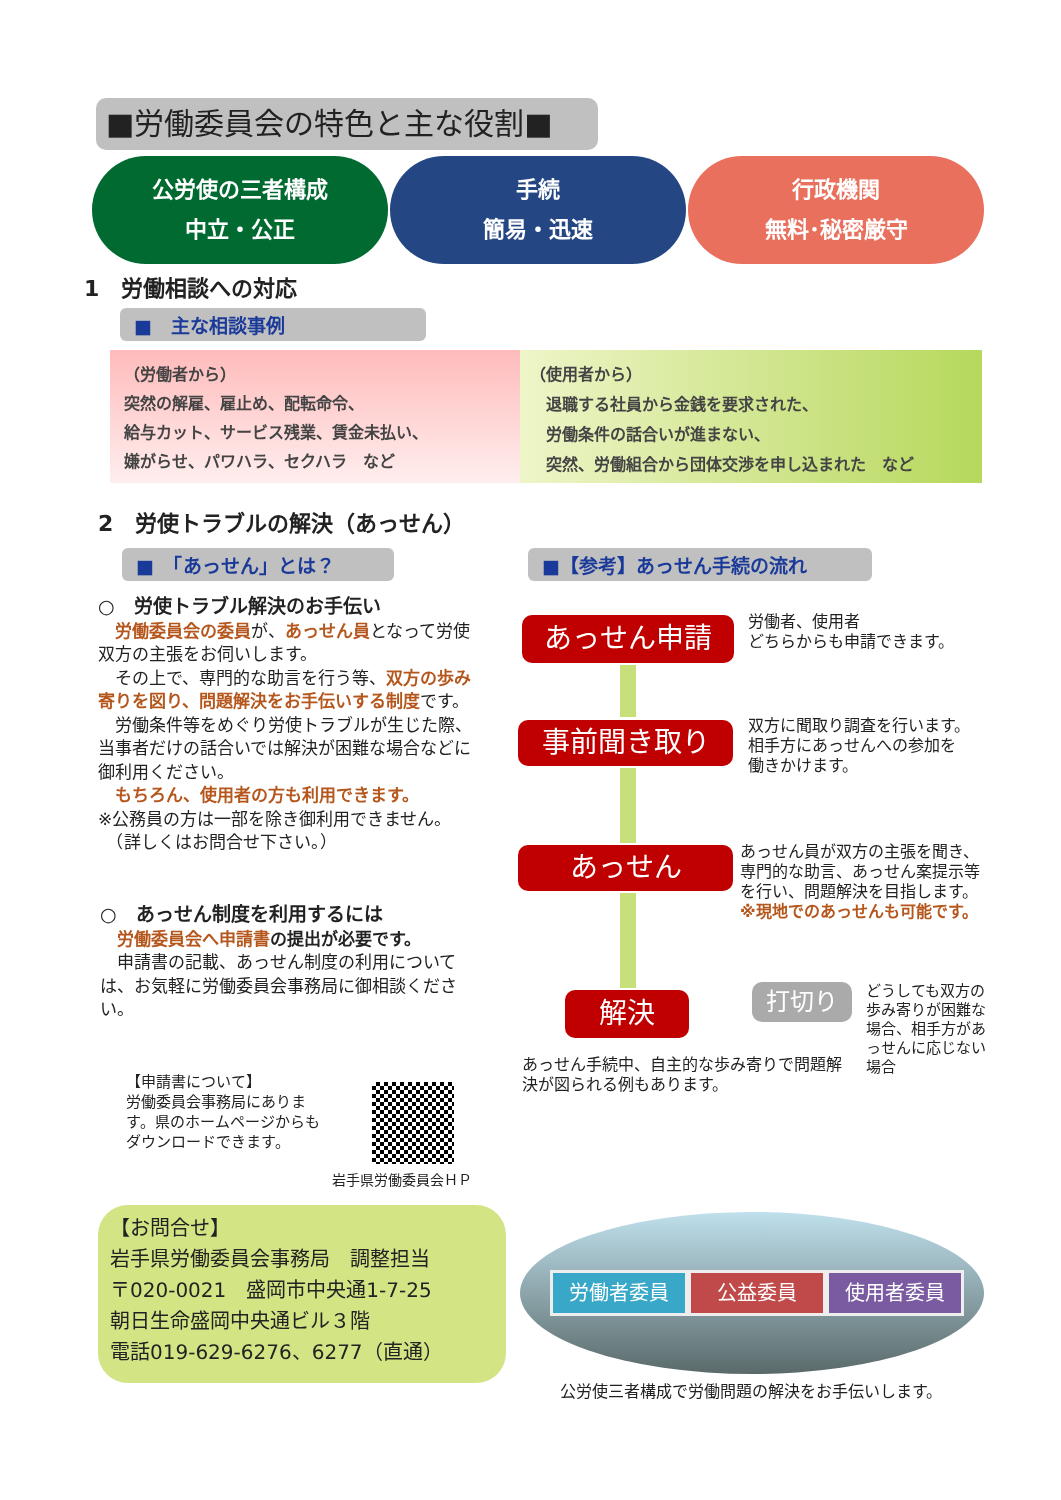■労働委員会の特色と主な役割■
公労使の三者構成
中立・公正
手続
簡易・迅速
行政機関
無料･秘密厳守
1　労働相談への対応
■　主な相談事例
（労働者から）
突然の解雇、雇止め、配転命令、
給与カット、サービス残業、賃金未払い、
嫌がらせ、パワハラ、セクハラ　など
（使用者から）
　退職する社員から金銭を要求された、
　労働条件の話合いが進まない、
　突然、労働組合から団体交渉を申し込まれた　など
2　労使トラブルの解決（あっせん）
■　「あっせん」とは？ ■【参考】あっせん手続の流れ
○　労使トラブル解決のお手伝い
　労働委員会の委員が、あっせん員となって労使双方の主張をお伺いします。
　その上で、専門的な助言を行う等、双方の歩み寄りを図り、問題解決をお手伝いする制度です。
　労働条件等をめぐり労使トラブルが生じた際、当事者だけの話合いでは解決が困難な場合などに御利用ください。
　もちろん、使用者の方も利用できます。
※公務員の方は一部を除き御利用できません。
　（詳しくはお問合せ下さい。）
○　あっせん制度を利用するには
　労働委員会へ申請書 の提出が必要です。
　申請書の記載、あっせん制度の利用については、お気軽に労働委員会事務局に御相談ください。
【申請書について】
労働委員会事務局にあります。県のホームページからもダウンロードできます。
岩手県労働委員会ＨＰ
あっせん申請
労働者、使用者
どちらからも申請できます。
事前聞き取り
双方に聞取り調査を行います。
相手方にあっせんへの参加を
働きかけます。
あっせん
あっせん員が双方の主張を聞き、専門的な助言、あっせん案提示等を行い、問題解決を目指します。
※現地でのあっせんも可能です。
解決 打切り
どうしても双方の歩み寄りが困難な場合、相手方があっせんに応じない場合
あっせん手続中、自主的な歩み寄りで問題解決が図られる例もあります。
【お問合せ】
岩手県労働委員会事務局　調整担当
〒020-0021　盛岡市中央通1-7-25
朝日生命盛岡中央通ビル３階
電話019-629-6276、6277（直通）
労働者委員 公益委員 使用者委員
公労使三者構成で労働問題の解決をお手伝いします。